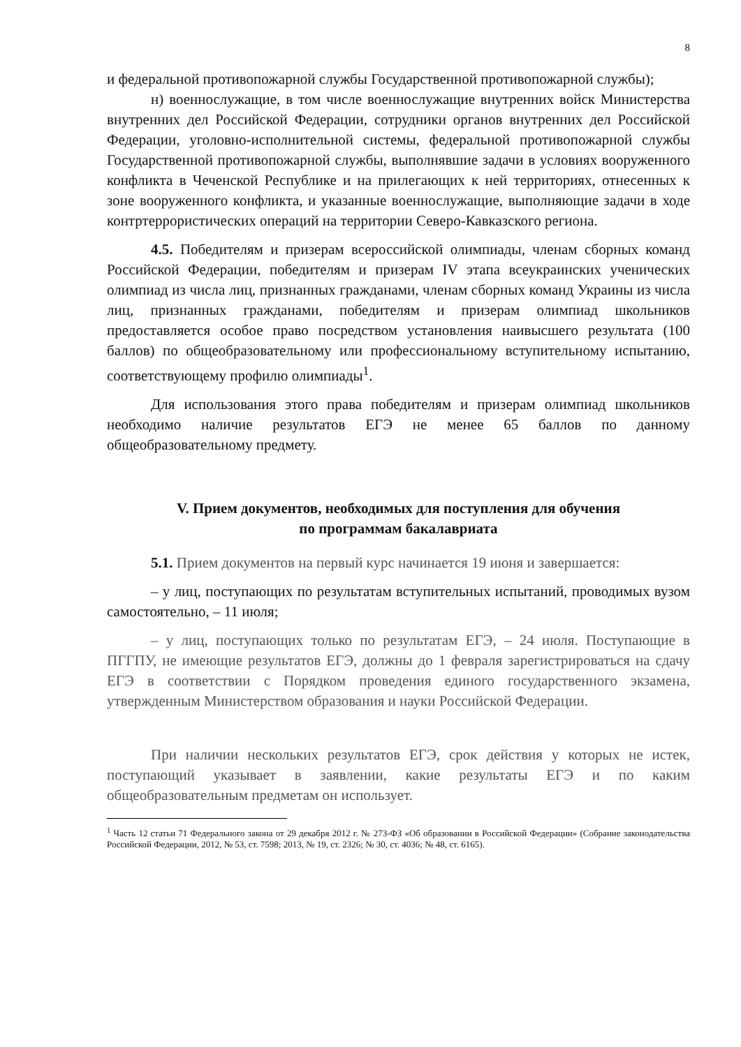8
и федеральной противопожарной службы Государственной противопожарной службы);
н) военнослужащие, в том числе военнослужащие внутренних войск Министерства внутренних дел Российской Федерации, сотрудники органов внутренних дел Российской Федерации, уголовно-исполнительной системы, федеральной противопожарной службы Государственной противопожарной службы, выполнявшие задачи в условиях вооруженного конфликта в Чеченской Республике и на прилегающих к ней территориях, отнесенных к зоне вооруженного конфликта, и указанные военнослужащие, выполняющие задачи в ходе контртеррористических операций на территории Северо-Кавказского региона.
4.5. Победителям и призерам всероссийской олимпиады, членам сборных команд Российской Федерации, победителям и призерам IV этапа всеукраинских ученических олимпиад из числа лиц, признанных гражданами, членам сборных команд Украины из числа лиц, признанных гражданами, победителям и призерам олимпиад школьников предоставляется особое право посредством установления наивысшего результата (100 баллов) по общеобразовательному или профессиональному вступительному испытанию, соответствующему профилю олимпиады<sup>1</sup>.
Для использования этого права победителям и призерам олимпиад школьников необходимо наличие результатов ЕГЭ не менее 65 баллов по данному общеобразовательному предмету.
V. Прием документов, необходимых для поступления для обучения
по программам бакалавриата
5.1. Прием документов на первый курс начинается 19 июня и завершается:
– у лиц, поступающих по результатам вступительных испытаний, проводимых вузом самостоятельно, – 11 июля;
– у лиц, поступающих только по результатам ЕГЭ, – 24 июля. Поступающие в ПГГПУ, не имеющие результатов ЕГЭ, должны до 1 февраля зарегистрироваться на сдачу ЕГЭ в соответствии с Порядком проведения единого государственного экзамена, утвержденным Министерством образования и науки Российской Федерации.
При наличии нескольких результатов ЕГЭ, срок действия у которых не истек, поступающий указывает в заявлении, какие результаты ЕГЭ и по каким общеобразовательным предметам он использует.
<sup>1</sup> Часть 12 статьи 71 Федерального закона от 29 декабря 2012 г. № 273-ФЗ «Об образовании в Российской Федерации» (Собрание законодательства Российской Федерации, 2012, № 53, ст. 7598; 2013, № 19, ст. 2326; № 30, ст. 4036; № 48, ст. 6165).